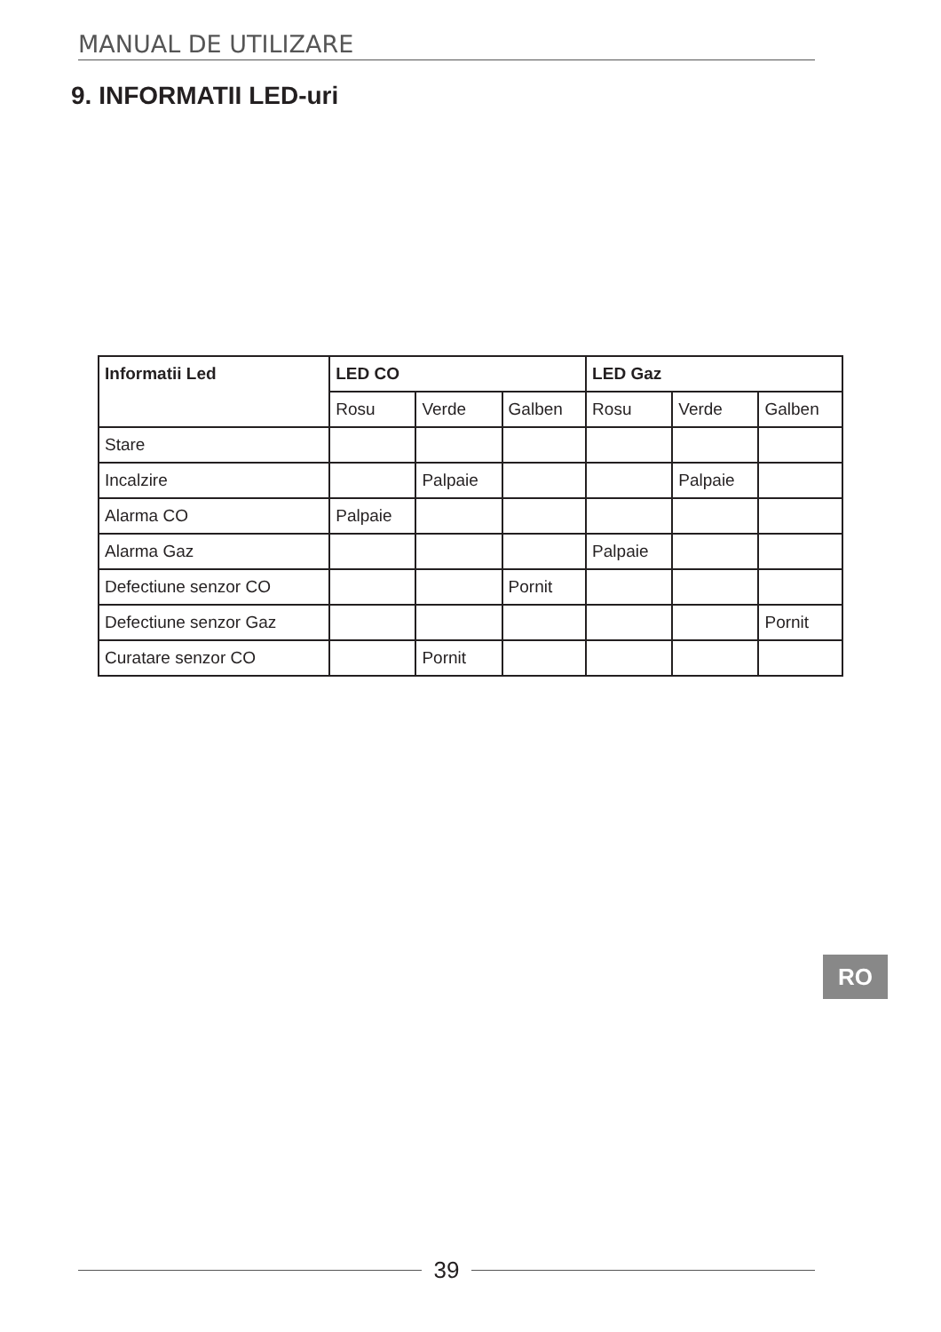MANUAL DE UTILIZARE
9. INFORMATII LED-uri
| Informatii Led | LED CO | | | LED Gaz | | |
| --- | --- | --- | --- | --- | --- | --- |
| | Rosu | Verde | Galben | Rosu | Verde | Galben |
| Stare | | | | | | |
| Incalzire | | Palpaie | | | Palpaie | |
| Alarma CO | Palpaie | | | | | |
| Alarma Gaz | | | | Palpaie | | |
| Defectiune senzor CO | | | Pornit | | | |
| Defectiune senzor Gaz | | | | | | Pornit |
| Curatare senzor CO | | Pornit | | | | |
RO
39